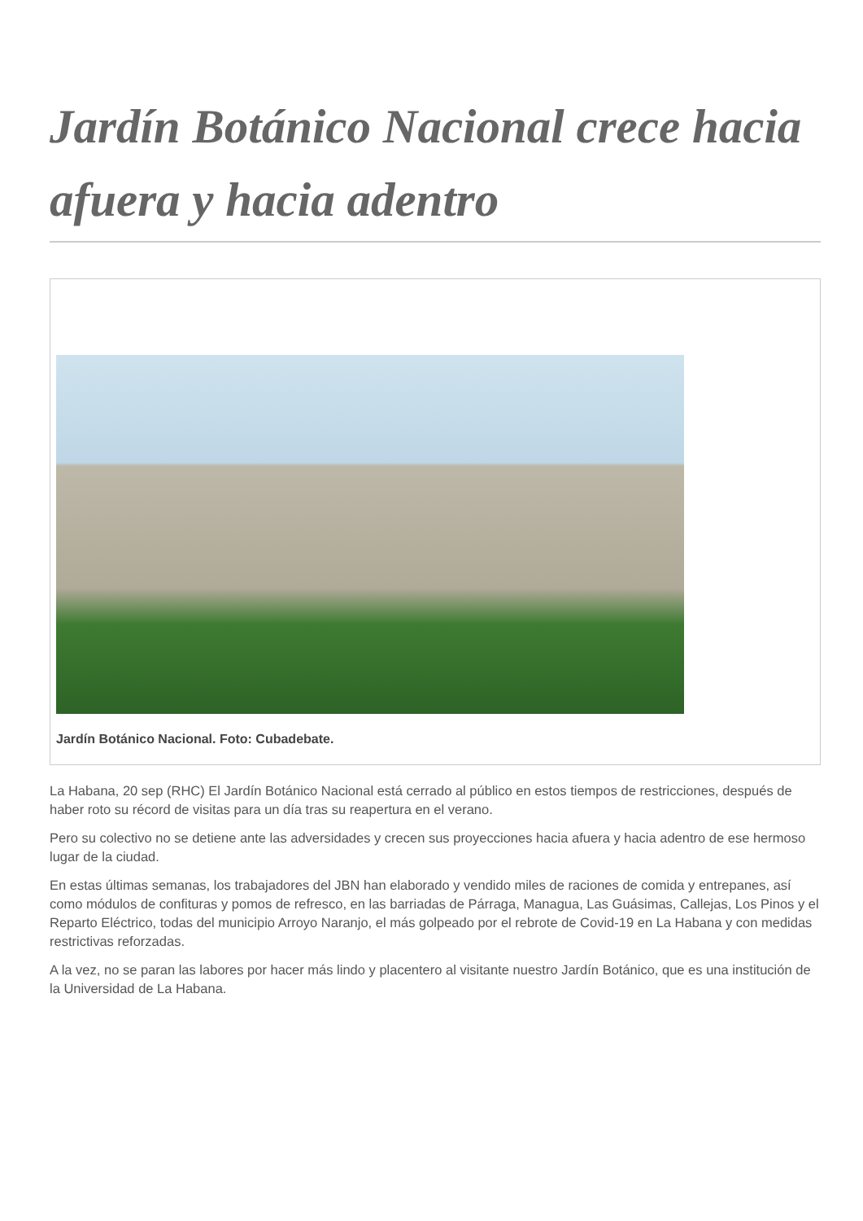Jardín Botánico Nacional crece hacia afuera y hacia adentro
Jardín Botánico Nacional. Foto: Cubadebate.
La Habana, 20 sep (RHC) El Jardín Botánico Nacional está cerrado al público en estos tiempos de restricciones, después de haber roto su récord de visitas para un día tras su reapertura en el verano.
Pero su colectivo no se detiene ante las adversidades y crecen sus proyecciones hacia afuera y hacia adentro de ese hermoso lugar de la ciudad.
En estas últimas semanas, los trabajadores del JBN han elaborado y vendido miles de raciones de comida y entrepanes, así como módulos de confituras y pomos de refresco, en las barriadas de Párraga, Managua, Las Guásimas, Callejas, Los Pinos y el Reparto Eléctrico, todas del municipio Arroyo Naranjo, el más golpeado por el rebrote de Covid-19 en La Habana y con medidas restrictivas reforzadas.
A la vez, no se paran las labores por hacer más lindo y placentero al visitante nuestro Jardín Botánico, que es una institución de la Universidad de La Habana.